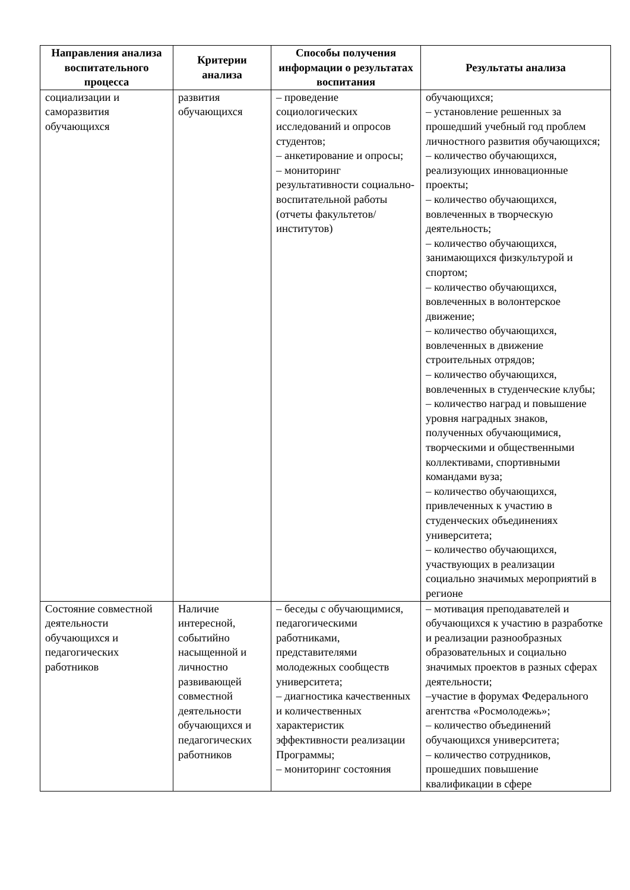| Направления анализа воспитательного процесса | Критерии анализа | Способы получения информации о результатах воспитания | Результаты анализа |
| --- | --- | --- | --- |
| социализации и саморазвития обучающихся | развития обучающихся | – проведение социологических исследований и опросов студентов; – анкетирование и опросы; – мониторинг результативности социально-воспитательной работы (отчеты факультетов/институтов) | обучающихся; – установление решенных за прошедший учебный год проблем личностного развития обучающихся; – количество обучающихся, реализующих инновационные проекты; – количество обучающихся, вовлеченных в творческую деятельность; – количество обучающихся, занимающихся физкультурой и спортом; – количество обучающихся, вовлеченных в волонтерское движение; – количество обучающихся, вовлеченных в движение строительных отрядов; – количество обучающихся, вовлеченных в студенческие клубы; – количество наград и повышение уровня наградных знаков, полученных обучающимися, творческими и общественными коллективами, спортивными командами вуза; – количество обучающихся, привлеченных к участию в студенческих объединениях университета; – количество обучающихся, участвующих в реализации социально значимых мероприятий в регионе |
| Состояние совместной деятельности обучающихся и педагогических работников | Наличие интересной, событийно насыщенной и личностно развивающей совместной деятельности обучающихся и педагогических работников | – беседы с обучающимися, педагогическими работниками, представителями молодежных сообществ университета; – диагностика качественных и количественных характеристик эффективности реализации Программы; – мониторинг состояния | – мотивация преподавателей и обучающихся к участию в разработке и реализации разнообразных образовательных и социально значимых проектов в разных сферах деятельности; –участие в форумах Федерального агентства «Росмолодежь»; – количество объединений обучающихся университета; – количество сотрудников, прошедших повышение квалификации в сфере |